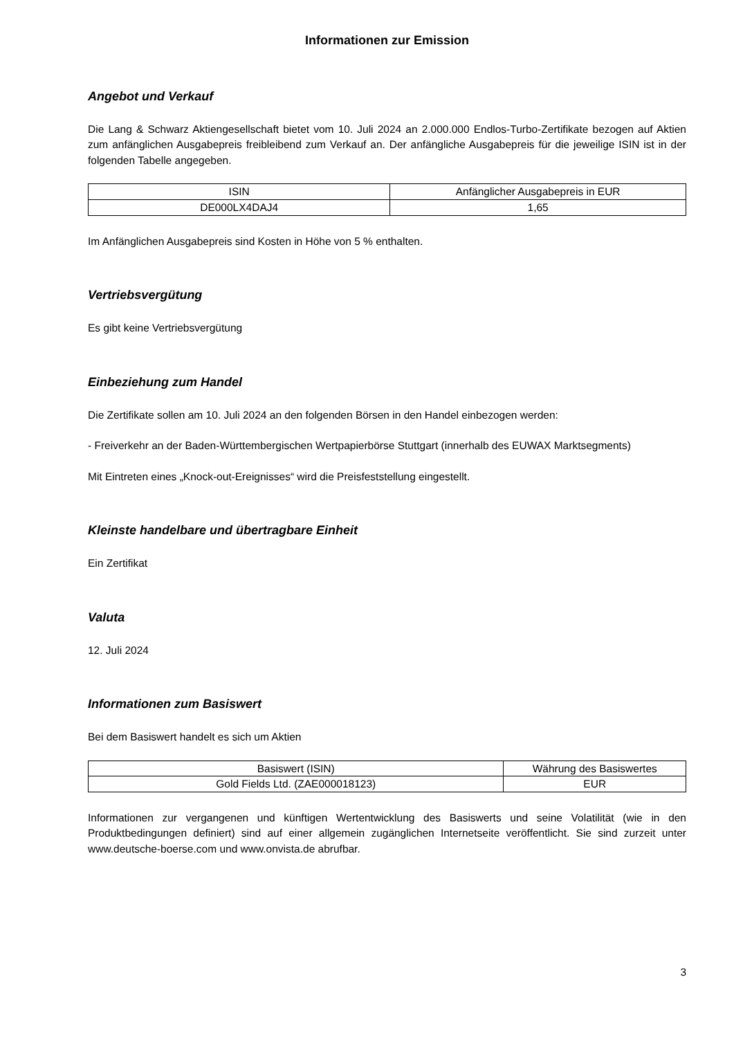Informationen zur Emission
Angebot und Verkauf
Die Lang & Schwarz Aktiengesellschaft bietet vom 10. Juli 2024 an 2.000.000 Endlos-Turbo-Zertifikate bezogen auf Aktien zum anfänglichen Ausgabepreis freibleibend zum Verkauf an. Der anfängliche Ausgabepreis für die jeweilige ISIN ist in der folgenden Tabelle angegeben.
| ISIN | Anfänglicher Ausgabepreis in EUR |
| --- | --- |
| DE000LX4DAJ4 | 1,65 |
Im Anfänglichen Ausgabepreis sind Kosten in Höhe von 5 % enthalten.
Vertriebsvergütung
Es gibt keine Vertriebsvergütung
Einbeziehung zum Handel
Die Zertifikate sollen am 10. Juli 2024 an den folgenden Börsen in den Handel einbezogen werden:
- Freiverkehr an der Baden-Württembergischen Wertpapierbörse Stuttgart (innerhalb des EUWAX Marktsegments)
Mit Eintreten eines „Knock-out-Ereignisses“ wird die Preisfeststellung eingestellt.
Kleinste handelbare und übertragbare Einheit
Ein Zertifikat
Valuta
12. Juli 2024
Informationen zum Basiswert
Bei dem Basiswert handelt es sich um Aktien
| Basiswert (ISIN) | Währung des Basiswertes |
| --- | --- |
| Gold Fields Ltd. (ZAE000018123) | EUR |
Informationen zur vergangenen und künftigen Wertentwicklung des Basiswerts und seine Volatilität (wie in den Produktbedingungen definiert) sind auf einer allgemein zugänglichen Internetseite veröffentlicht. Sie sind zurzeit unter www.deutsche-boerse.com und www.onvista.de abrufbar.
3